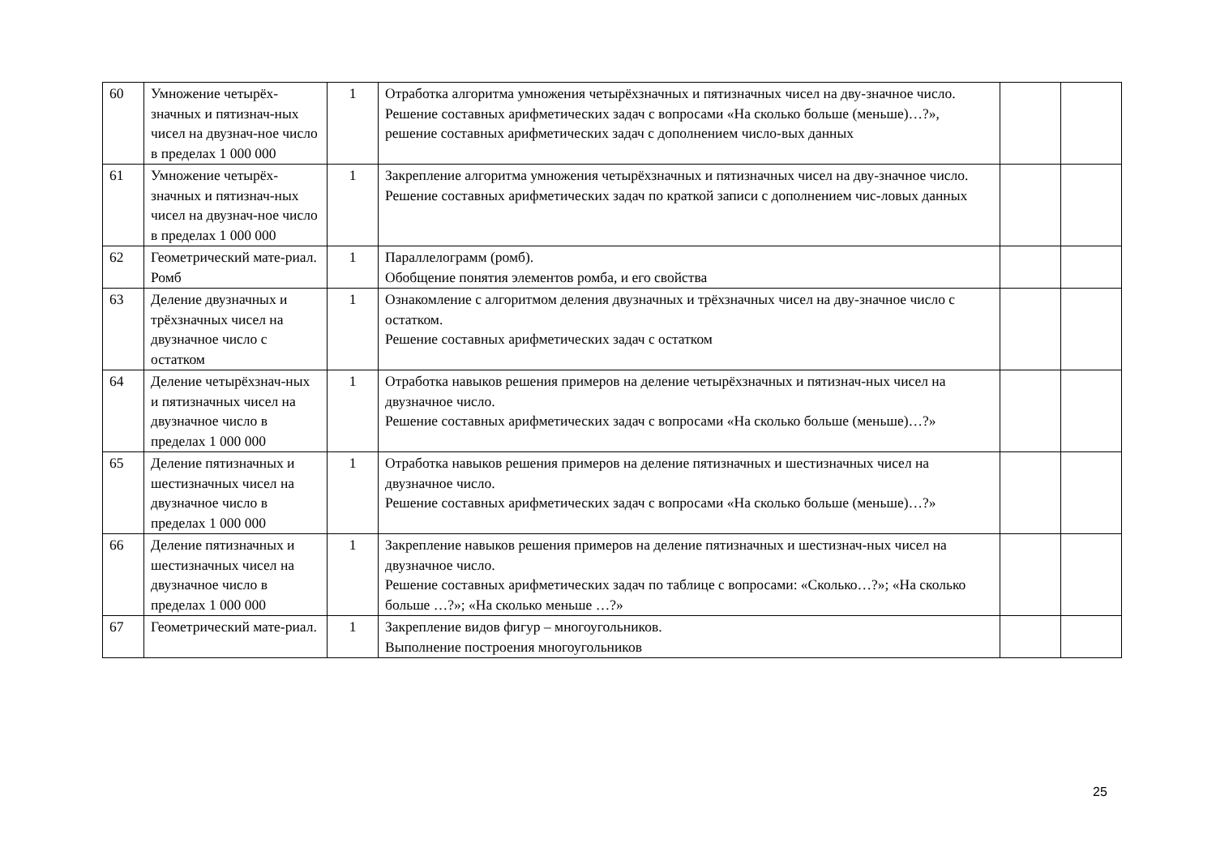| 60 | Умножение четырёх-значных и пятизнач-ных чисел на двузнач-ное число в пределах 1 000 000 | 1 | Отработка алгоритма умножения четырёхзначных и пятизначных чисел на дву-значное число. Решение составных арифметических задач с вопросами «На сколько больше (меньше)…?», решение составных арифметических задач с дополнением число-вых данных | | |
| 61 | Умножение четырёх-значных и пятизнач-ных чисел на двузнач-ное число в пределах 1 000 000 | 1 | Закрепление алгоритма умножения четырёхзначных и пятизначных чисел на дву-значное число. Решение составных арифметических задач по краткой записи с дополнением чис-ловых данных | | |
| 62 | Геометрический мате-риал. Ромб | 1 | Параллелограмм (ромб). Обобщение понятия элементов ромба, и его свойства | | |
| 63 | Деление двузначных и трёхзначных чисел на двузначное число с остатком | 1 | Ознакомление с алгоритмом деления двузначных и трёхзначных чисел на дву-значное число с остатком. Решение составных арифметических задач с остатком | | |
| 64 | Деление четырёхзнач-ных и пятизначных чисел на двузначное число в пределах 1 000 000 | 1 | Отработка навыков решения примеров на деление четырёхзначных и пятизнач-ных чисел на двузначное число. Решение составных арифметических задач с вопросами «На сколько больше (меньше)…?» | | |
| 65 | Деление пятизначных и шестизначных чисел на двузначное число в пределах 1 000 000 | 1 | Отработка навыков решения примеров на деление пятизначных и шестизначных чисел на двузначное число. Решение составных арифметических задач с вопросами «На сколько больше (меньше)…?» | | |
| 66 | Деление пятизначных и шестизначных чисел на двузначное число в пределах 1 000 000 | 1 | Закрепление навыков решения примеров на деление пятизначных и шестизнач-ных чисел на двузначное число. Решение составных арифметических задач по таблице с вопросами: «Сколько…?»; «На сколько больше …?»; «На сколько меньше …?» | | |
| 67 | Геометрический мате-риал. | 1 | Закрепление видов фигур – многоугольников. Выполнение построения многоугольников | | |
25